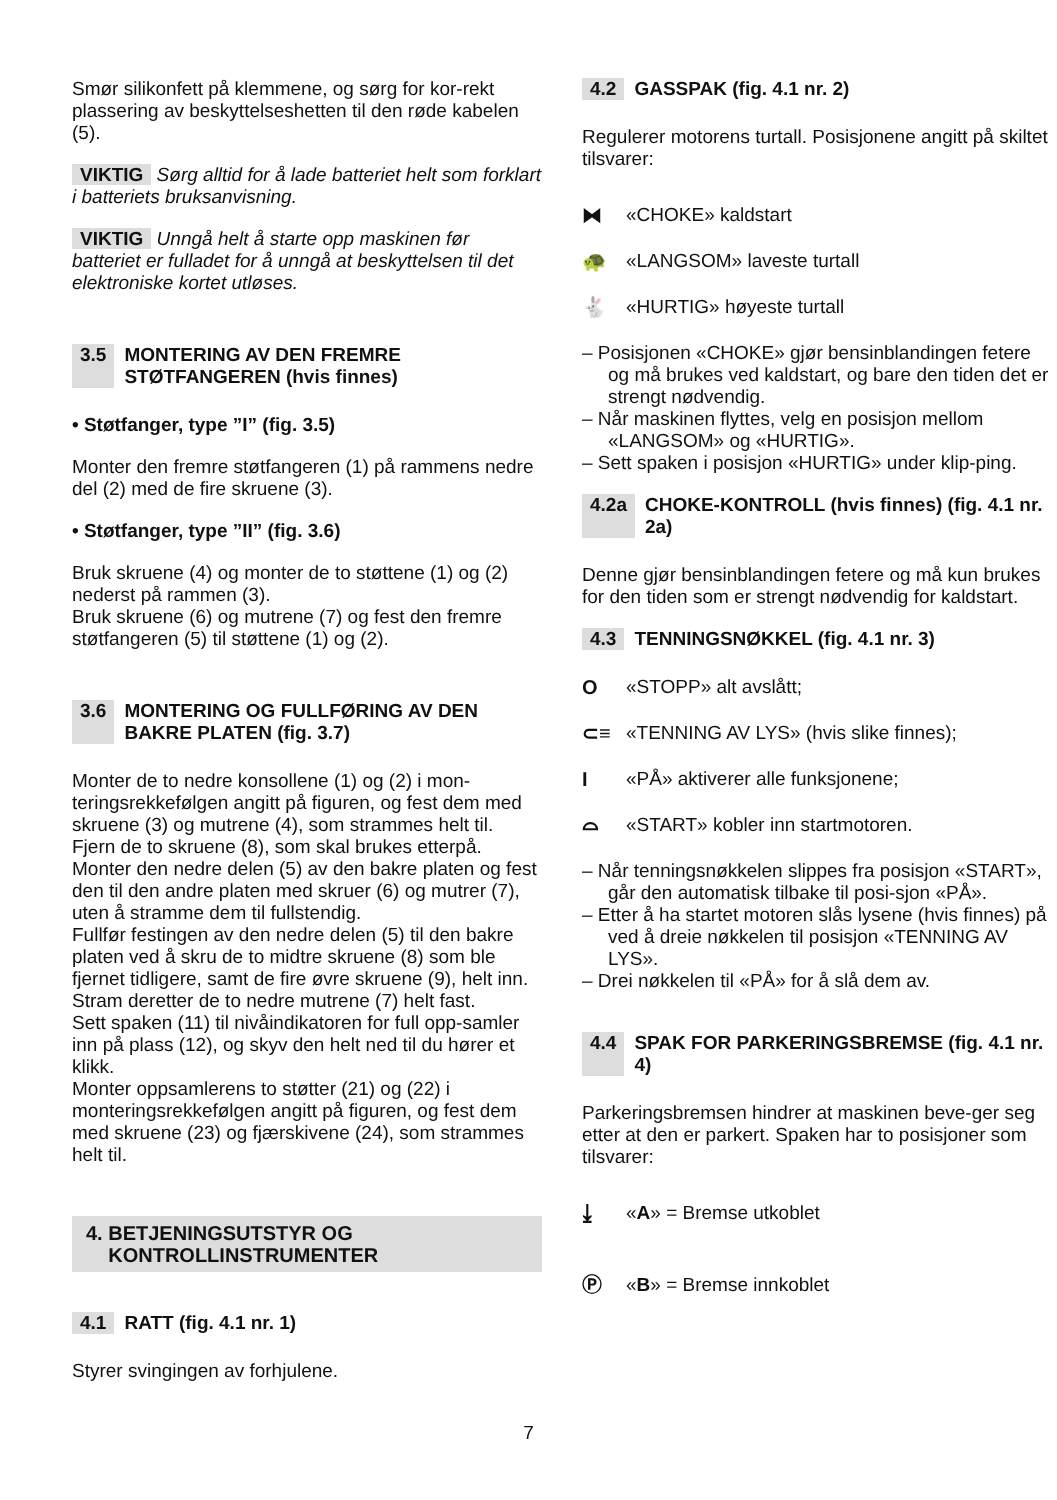Smør silikonfett på klemmene, og sørg for kor-rekt plassering av beskyttelseshetten til den røde kabelen (5).
VIKTIG Sørg alltid for å lade batteriet helt som forklart i batteriets bruksanvisning.
VIKTIG Unngå helt å starte opp maskinen før batteriet er fulladet for å unngå at beskyttelsen til det elektroniske kortet utløses.
3.5 MONTERING AV DEN FREMRE STØTFANGEREN (hvis finnes)
• Støtfanger, type ”I” (fig. 3.5)
Monter den fremre støtfangeren (1) på rammens nedre del (2) med de fire skruene (3).
• Støtfanger, type ”II” (fig. 3.6)
Bruk skruene (4) og monter de to støttene (1) og (2) nederst på rammen (3).
Bruk skruene (6) og mutrene (7) og fest den fremre støtfangeren (5) til støttene (1) og (2).
3.6 MONTERING OG FULLFØRING AV DEN BAKRE PLATEN (fig. 3.7)
Monter de to nedre konsollene (1) og (2) i mon-teringsrekkefølgen angitt på figuren, og fest dem med skruene (3) og mutrene (4), som strammes helt til.
Fjern de to skruene (8), som skal brukes etterpå.
Monter den nedre delen (5) av den bakre platen og fest den til den andre platen med skruer (6) og mutrer (7), uten å stramme dem til fullstendig.
Fullfør festingen av den nedre delen (5) til den bakre platen ved å skru de to midtre skruene (8) som ble fjernet tidligere, samt de fire øvre skruene (9), helt inn. Stram deretter de to nedre mutrene (7) helt fast.
Sett spaken (11) til nivåindikatoren for full opp-samler inn på plass (12), og skyv den helt ned til du hører et klikk.
Monter oppsamlerens to støtter (21) og (22) i monteringsrekkefølgen angitt på figuren, og fest dem med skruene (23) og fjærskivene (24), som strammes helt til.
4. BETJENINGSUTSTYR OG
KONTROLLINSTRUMENTER
4.1 RATT (fig. 4.1 nr. 1)
Styrer svingingen av forhjulene.
4.2 GASSPAK (fig. 4.1 nr. 2)
Regulerer motorens turtall. Posisjonene angitt på skiltet tilsvarer:
⧓ «CHOKE» kaldstart
🐢 «LANGSOM» laveste turtall
🐇 «HURTIG» høyeste turtall
– Posisjonen «CHOKE» gjør bensinblandingen fetere og må brukes ved kaldstart, og bare den tiden det er strengt nødvendig.
– Når maskinen flyttes, velg en posisjon mellom «LANGSOM» og «HURTIG».
– Sett spaken i posisjon «HURTIG» under klip-ping.
4.2a CHOKE-KONTROLL (hvis finnes) (fig. 4.1 nr. 2a)
Denne gjør bensinblandingen fetere og må kun brukes for den tiden som er strengt nødvendig for kaldstart.
4.3 TENNINGSNØKKEL (fig. 4.1 nr. 3)
O «STOPP» alt avslått;
⊂≡ «TENNING AV LYS» (hvis slike finnes);
I «PÅ» aktiverer alle funksjonene;
⌓ «START» kobler inn startmotoren.
– Når tenningsnøkkelen slippes fra posisjon «START», går den automatisk tilbake til posi-sjon «PÅ».
– Etter å ha startet motoren slås lysene (hvis finnes) på ved å dreie nøkkelen til posisjon «TENNING AV LYS».
– Drei nøkkelen til «PÅ» for å slå dem av.
4.4 SPAK FOR PARKERINGSBREMSE (fig. 4.1 nr. 4)
Parkeringsbremsen hindrer at maskinen beve-ger seg etter at den er parkert. Spaken har to posisjoner som tilsvarer:
⤓ « A » = Bremse utkoblet
Ⓟ « B » = Bremse innkoblet
7